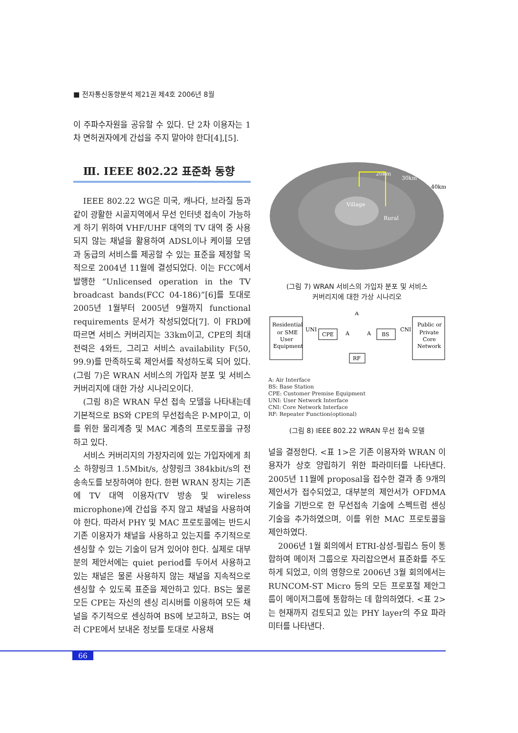■ 전자통신동향분석 제21권 제4호 2006년 8월
이 주파수자원을 공유할 수 있다. 단 2차 이용자는 1차 면허권자에게 간섭을 주지 말아야 한다[4],[5].
Ⅲ. IEEE 802.22 표준화 동향
IEEE 802.22 WG은 미국, 캐나다, 브라질 등과 같이 광활한 시골지역에서 무선 인터넷 접속이 가능하게 하기 위하여 VHF/UHF 대역의 TV 대역 중 사용되지 않는 채널을 활용하여 ADSL이나 케이블 모뎀과 동급의 서비스를 제공할 수 있는 표준을 제정할 목적으로 2004년 11월에 결성되었다. 이는 FCC에서 발행한 “Unlicensed operation in the TV broadcast bands(FCC 04-186)”[6]를 토대로 2005년 1월부터 2005년 9월까지 functional requirements 문서가 작성되었다[7]. 이 FRD에 따르면 서비스 커버리지는 33km이고, CPE의 최대 전력은 4와트, 그리고 서비스 availability F(50, 99.9)를 만족하도록 제안서를 작성하도록 되어 있다. (그림 7)은 WRAN 서비스의 가입자 분포 및 서비스 커버리지에 대한 가상 시나리오이다.
(그림 8)은 WRAN 무선 접속 모델을 나타내는데 기본적으로 BS와 CPE의 무선접속은 P-MP이고, 이를 위한 물리계층 및 MAC 계층의 프로토콜을 규정하고 있다.
서비스 커버리지의 가장자리에 있는 가입자에게 최소 하향링크 1.5Mbit/s, 상향링크 384kbit/s의 전송속도를 보장하여야 한다. 한편 WRAN 장치는 기존에 TV 대역 이용자(TV 방송 및 wireless microphone)에 간섭을 주지 않고 채널을 사용하여야 한다. 따라서 PHY 및 MAC 프로토콜에는 반드시 기존 이용자가 채널을 사용하고 있는지를 주기적으로 센싱할 수 있는 기술이 담겨 있어야 한다. 실제로 대부분의 제안서에는 quiet period를 두어서 사용하고 있는 채널은 물론 사용하지 않는 채널을 지속적으로 센싱할 수 있도록 표준을 제안하고 있다. BS는 물론 모든 CPE는 자신의 센싱 리시버를 이용하여 모든 채널을 주기적으로 센싱하여 BS에 보고하고, BS는 여러 CPE에서 보내온 정보를 토대로 사용채
20km
30km
40km
Village
Rural
(그림 7) WRAN 서비스의 가입자 분포 및 서비스
커버리지에 대한 가상 시나리오
Residential
or SME
User
Equipment
UNI
CPE
A
A
A
RF
BS
CNI
Public or
Private
Core
Network
A: Air Interface
BS: Base Station
CPE: Customer Premise Equipment
UNI: User Network Interface
CNI: Core Network Interface
RF: Repeater Function(optional)
(그림 8) IEEE 802.22 WRAN 무선 접속 모델
널을 결정한다. <표 1>은 기존 이용자와 WRAN 이용자가 상호 양립하기 위한 파라미터를 나타낸다. 2005년 11월에 proposal을 접수한 결과 총 9개의 제안서가 접수되었고, 대부분의 제안서가 OFDMA 기술을 기반으로 한 무선접속 기술에 스펙트럼 센싱 기술을 추가하였으며, 이를 위한 MAC 프로토콜을 제안하였다.
2006년 1월 회의에서 ETRI-삼성-필립스 등이 통합하여 메이저 그룹으로 자리잡으면서 표준화를 주도하게 되었고, 이의 영향으로 2006년 3월 회의에서는 RUNCOM-ST Micro 등의 모든 프로포절 제안그룹이 메이저그룹에 통합하는 데 합의하였다. <표 2>는 현재까지 검토되고 있는 PHY layer의 주요 파라미터를 나타낸다.
66